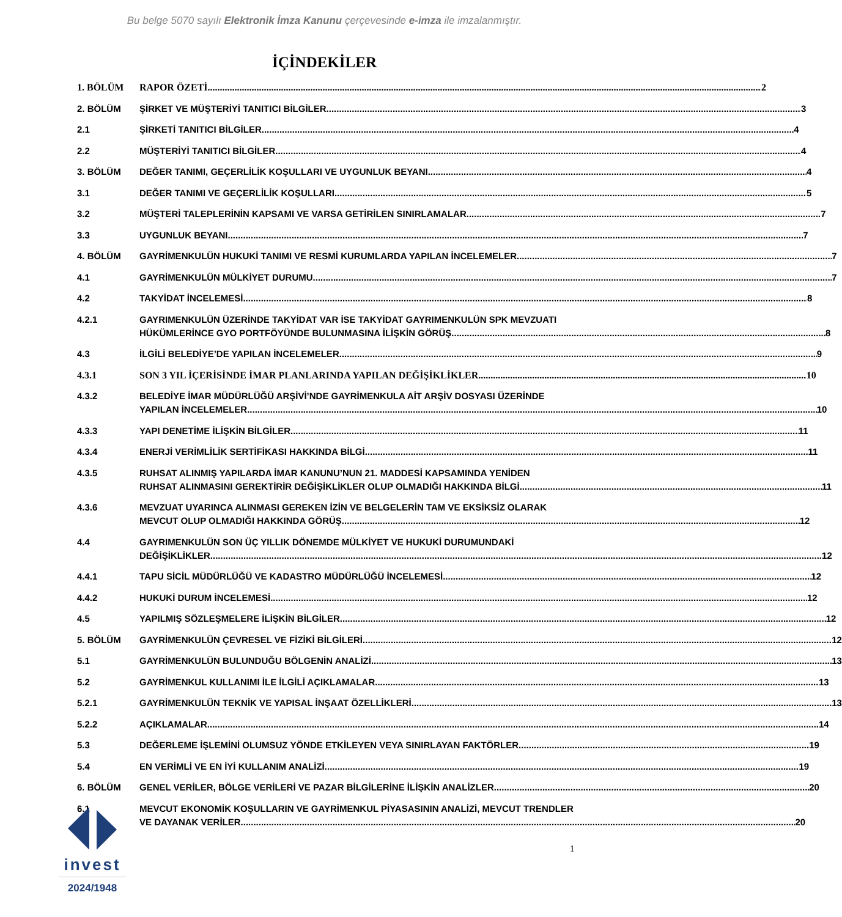Bu belge 5070 sayılı Elektronik İmza Kanunu çerçevesinde e-imza ile imzalanmıştır.
İÇİNDEKİLER
1. BÖLÜM RAPOR ÖZETİ 2
2. BÖLÜM ŞİRKET VE MÜŞTERİYİ TANITICI BİLGİLER 3
2.1 ŞİRKETİ TANITICI BİLGİLER 4
2.2 MÜŞTERİYİ TANITICI BİLGİLER 4
3. BÖLÜM DEĞER TANIMI, GEÇERLİLİK KOŞULLARI VE UYGUNLUK BEYANI 4
3.1 DEĞER TANIMI VE GEÇERLİLİK KOŞULLARI 5
3.2 MÜŞTERİ TALEPLERİNİN KAPSAMI VE VARSA GETİRİLEN SINIRLAMALAR 7
3.3 UYGUNLUK BEYANI 7
4. BÖLÜM GAYRİMENKULÜN HUKUKİ TANIMI VE RESMİ KURUMLARDA YAPILAN İNCELEMELER 7
4.1 GAYRİMENKULÜN MÜLKİYET DURUMU 7
4.2 TAKYİDAT İNCELEMESİ 8
4.2.1 GAYRIMENKULÜN ÜZERİNDE TAKYİDAT VAR İSE TAKYİDAT GAYRIMENKULÜN SPK MEVZUATI
HÜKÜMLERİNCE GYO PORTFÖYÜNDE BULUNMASINA İLİŞKİN GÖRÜŞ 8
4.3 İLGİLİ BELEDİYE’DE YAPILAN İNCELEMELER 9
4.3.1 SON 3 YIL İÇERİSİNDE İMAR PLANLARINDA YAPILAN DEĞİŞİKLİKLER 10
4.3.2 BELEDİYE İMAR MÜDÜRLÜĞÜ ARŞİVİ’NDE GAYRİMENKULA AİT ARŞİV DOSYASI ÜZERİNDE
YAPILAN İNCELEMELER 10
4.3.3 YAPI DENETİME İLİŞKİN BİLGİLER 11
4.3.4 ENERJİ VERİMLİLİK SERTİFİKASI HAKKINDA BİLGİ 11
4.3.5 RUHSAT ALINMIŞ YAPILARDA İMAR KANUNU’NUN 21. MADDESİ KAPSAMINDA YENİDEN
RUHSAT ALINMASINI GEREKTİRİR DEĞİŞİKLİKLER OLUP OLMADIĞI HAKKINDA BİLGİ 11
4.3.6 MEVZUAT UYARINCA ALINMASI GEREKEN İZİN VE BELGELERİN TAM VE EKSİKSİZ OLARAK
MEVCUT OLUP OLMADIĞI HAKKINDA GÖRÜŞ 12
4.4 GAYRIMENKULÜN SON ÜÇ YILLIK DÖNEMDE MÜLKİYET VE HUKUKİ DURUMUNDAKİ
DEĞİŞİKLİKLER 12
4.4.1 TAPU SİCİL MÜDÜRLÜĞÜ VE KADASTRO MÜDÜRLÜĞÜ İNCELEMESİ 12
4.4.2 HUKUKİ DURUM İNCELEMESİ 12
4.5 YAPILMIŞ SÖZLEŞMELERE İLİŞKİN BİLGİLER 12
5. BÖLÜM GAYRİMENKULÜN ÇEVRESEL VE FİZİKİ BİLGİLERİ 12
5.1 GAYRİMENKULÜN BULUNDUĞU BÖLGENİN ANALİZİ 13
5.2 GAYRİMENKUL KULLANIMI İLE İLGİLİ AÇIKLAMALAR 13
5.2.1 GAYRİMENKULÜN TEKNİK VE YAPISAL İNŞAAT ÖZELLİKLERİ 13
5.2.2 AÇIKLAMALAR 14
5.3 DEĞERLEME İŞLEMİNİ OLUMSUZ YÖNDE ETKİLEYEN VEYA SINIRLAYAN FAKTÖRLER 19
5.4 EN VERİMLİ VE EN İYİ KULLANIM ANALİZİ 19
6. BÖLÜM GENEL VERİLER, BÖLGE VERİLERİ VE PAZAR BİLGİLERİNE İLİŞKİN ANALİZLER 20
6.1 MEVCUT EKONOMİK KOŞULLARIN VE GAYRİMENKUL PİYASASININ ANALİZİ, MEVCUT TRENDLER
VE DAYANAK VERİLER 20
invest
2024/1948
1